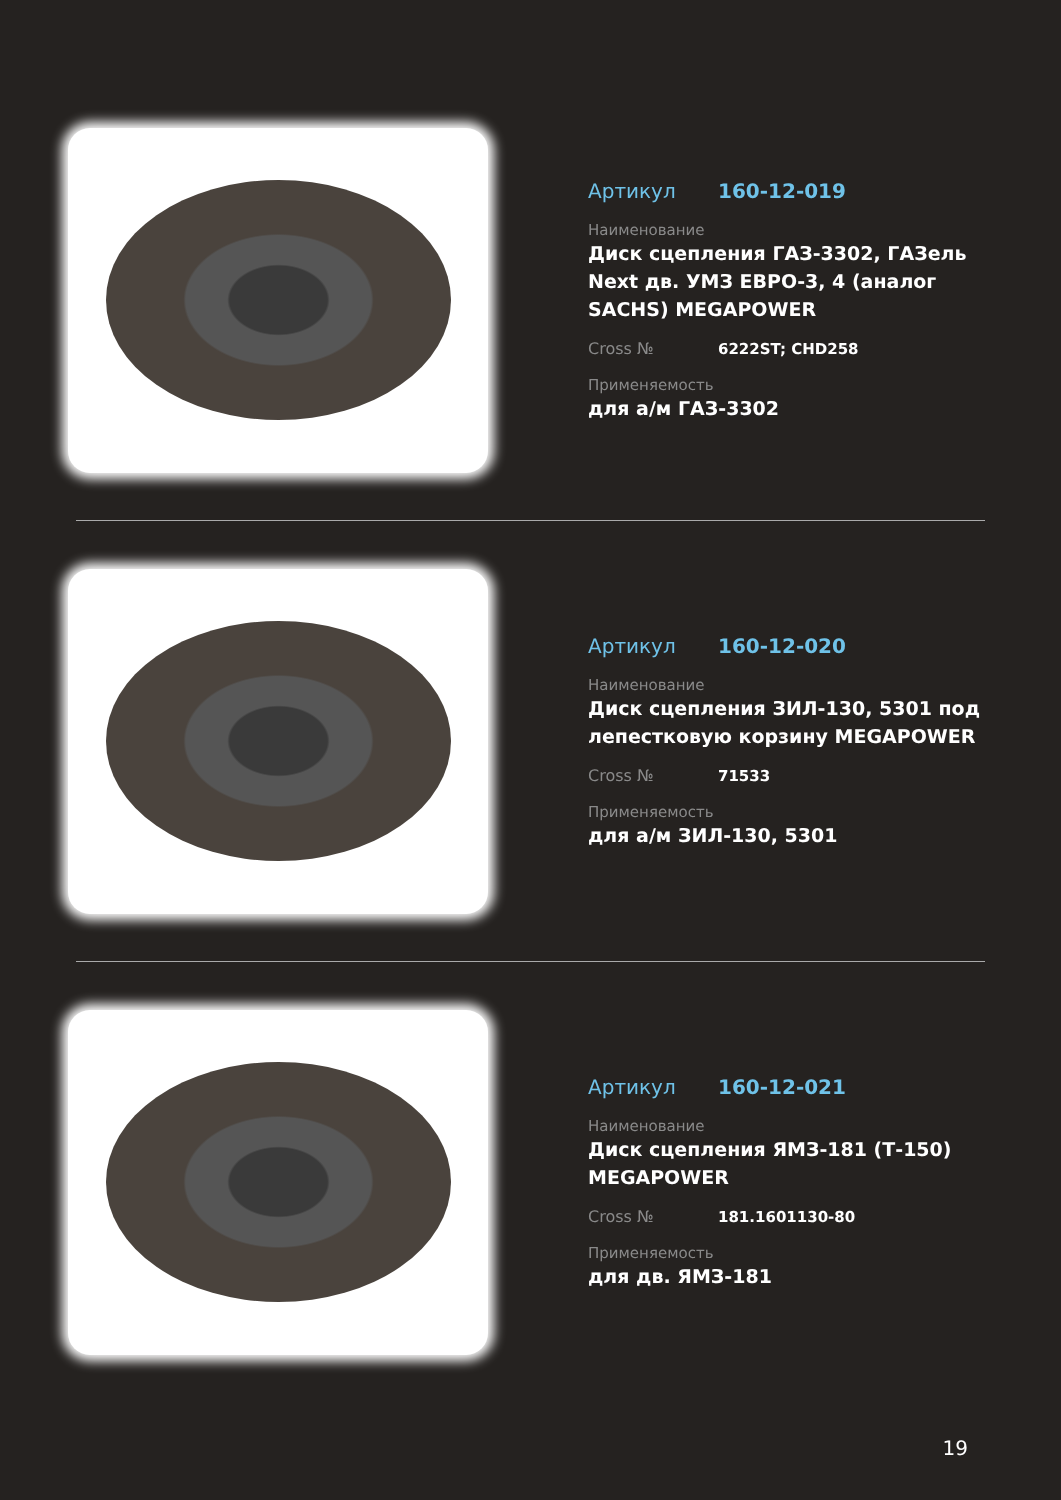Артикул 160-12-019
Наименование
Диск сцепления ГАЗ-3302, ГАЗель Next дв. УМЗ ЕВРО-3, 4 (аналог SACHS) MEGAPOWER
Cross № 6222ST; CHD258
Применяемость
для а/м ГАЗ-3302
Артикул 160-12-020
Наименование
Диск сцепления ЗИЛ-130, 5301 под лепестковую корзину MEGAPOWER
Cross № 71533
Применяемость
для а/м ЗИЛ-130, 5301
Артикул 160-12-021
Наименование
Диск сцепления ЯМЗ-181 (Т-150) MEGAPOWER
Cross № 181.1601130-80
Применяемость
для дв. ЯМЗ-181
19